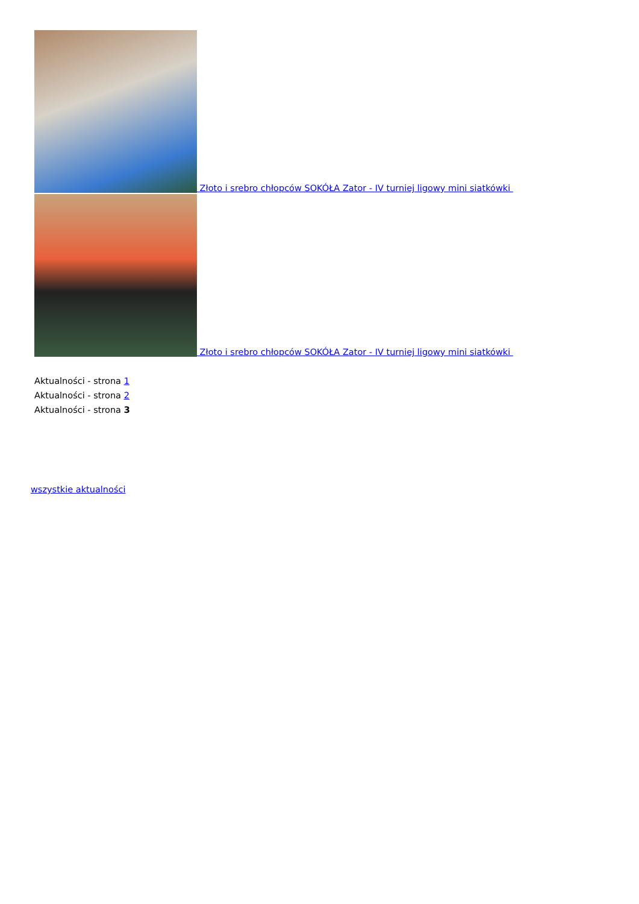Złoto i srebro chłopców SOKÓŁA Zator - IV turniej ligowy mini siatkówki
Złoto i srebro chłopców SOKÓŁA Zator - IV turniej ligowy mini siatkówki
Aktualności - strona 1
Aktualności - strona 2
Aktualności - strona 3
wszystkie aktualności